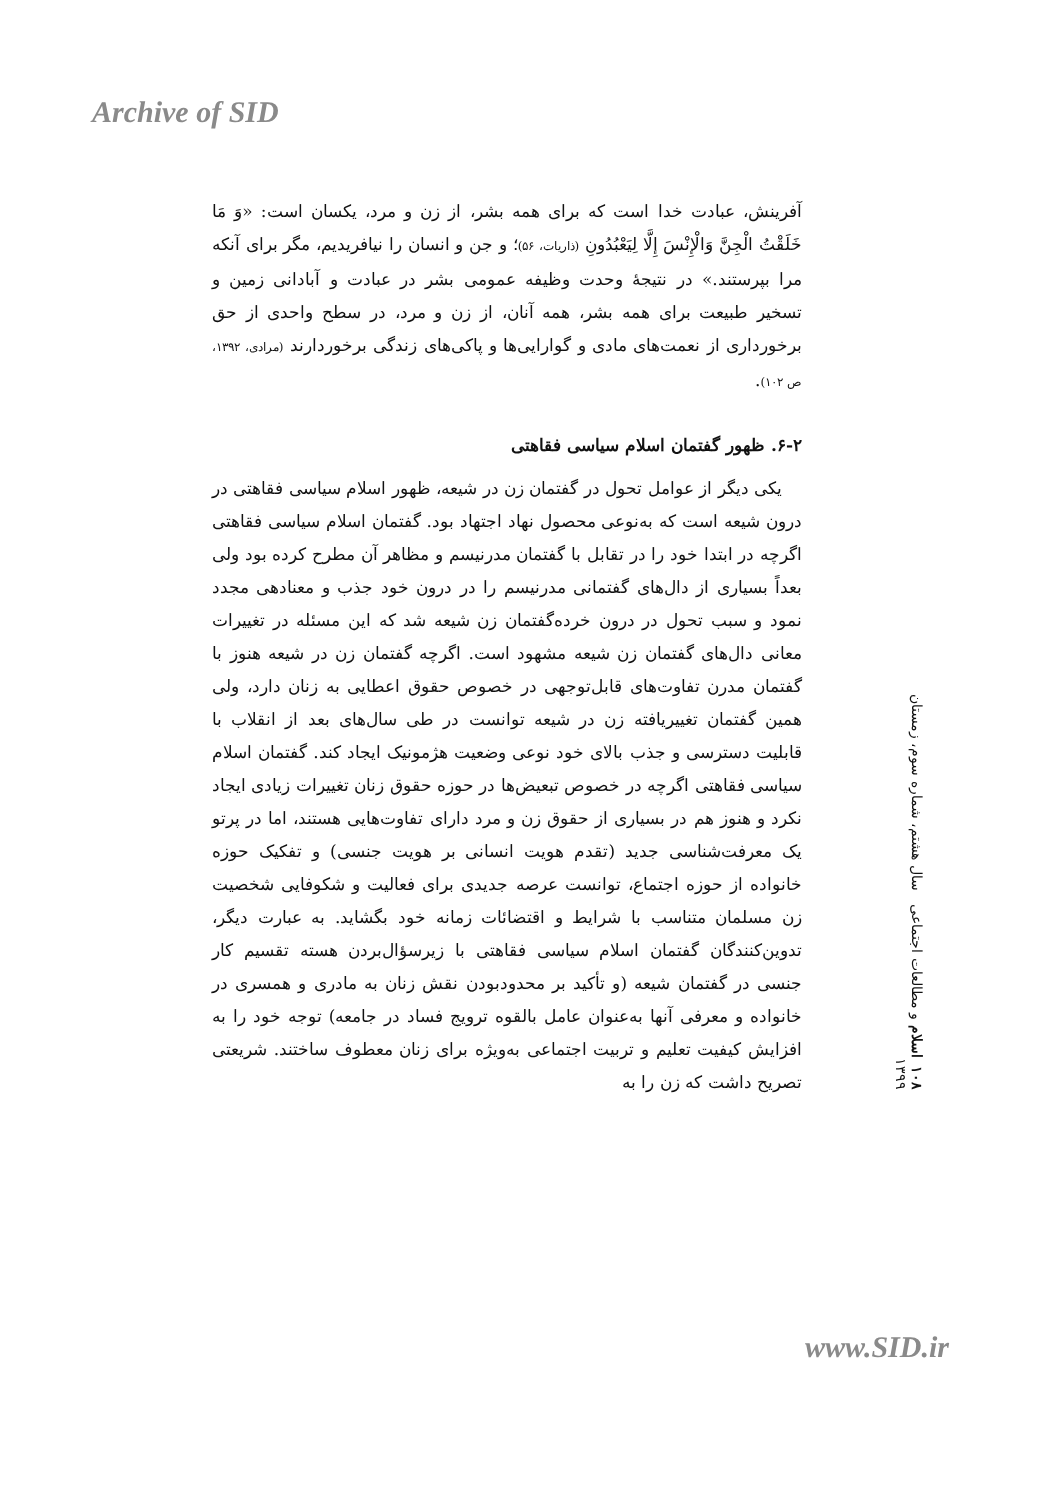Archive of SID
آفرینش، عبادت خدا است که برای همه بشر، از زن و مرد، یکسان است: «وَ مَا خَلَقْتُ الْجِنَّ وَالْإِنْسَ إِلَّا لِيَعْبُدُونِ (ذاریات، ۵۶)؛ و جن و انسان را نیافریدیم، مگر برای آنکه مرا بپرستند.» در نتیجهٔ وحدت وظیفه عمومی بشر در عبادت و آبادانی زمین و تسخیر طبیعت برای همه بشر، همه آنان، از زن و مرد، در سطح واحدی از حق برخورداری از نعمت‌های مادی و گوارایی‌ها و پاکی‌های زندگی برخوردارند (مرادی، ۱۳۹۲، ص ۱۰۲).
۶-۲. ظهور گفتمان اسلام سیاسی فقاهتی
یکی دیگر از عوامل تحول در گفتمان زن در شیعه، ظهور اسلام سیاسی فقاهتی در درون شیعه است که به‌نوعی محصول نهاد اجتهاد بود. گفتمان اسلام سیاسی فقاهتی اگرچه در ابتدا خود را در تقابل با گفتمان مدرنیسم و مظاهر آن مطرح کرده بود ولی بعداً بسیاری از دال‌های گفتمانی مدرنیسم را در درون خود جذب و معنادهی مجدد نمود و سبب تحول در درون خرده‌گفتمان زن شیعه شد که این مسئله در تغییرات معانی دال‌های گفتمان زن شیعه مشهود است. اگرچه گفتمان زن در شیعه هنوز با گفتمان مدرن تفاوت‌های قابل‌توجهی در خصوص حقوق اعطایی به زنان دارد، ولی همین گفتمان تغییریافته زن در شیعه توانست در طی سال‌های بعد از انقلاب با قابلیت دسترسی و جذب بالای خود نوعی وضعیت هژمونیک ایجاد کند. گفتمان اسلام سیاسی فقاهتی اگرچه در خصوص تبعیض‌ها در حوزه حقوق زنان تغییرات زیادی ایجاد نکرد و هنوز هم در بسیاری از حقوق زن و مرد دارای تفاوت‌هایی هستند، اما در پرتو یک معرفت‌شناسی جدید (تقدم هویت انسانی بر هویت جنسی) و تفکیک حوزه خانواده از حوزه اجتماع، توانست عرصه جدیدی برای فعالیت و شکوفایی شخصیت زن مسلمان متناسب با شرایط و اقتضائات زمانه خود بگشاید. به عبارت دیگر، تدوین‌کنندگان گفتمان اسلام سیاسی فقاهتی با زیرسؤال‌بردن هسته تقسیم کار جنسی در گفتمان شیعه (و تأکید بر محدودبودن نقش زنان به مادری و همسری در خانواده و معرفی آنها به‌عنوان عامل بالقوه ترویج فساد در جامعه) توجه خود را به افزایش کیفیت تعلیم و تربیت اجتماعی به‌ویژه برای زنان معطوف ساختند. شریعتی تصریح داشت که زن را به
۱۰۸ اسلام و مطالعات اجتماعی سال هشتم، شماره سوم، زمستان ۱۳۹۹
www.SID.ir